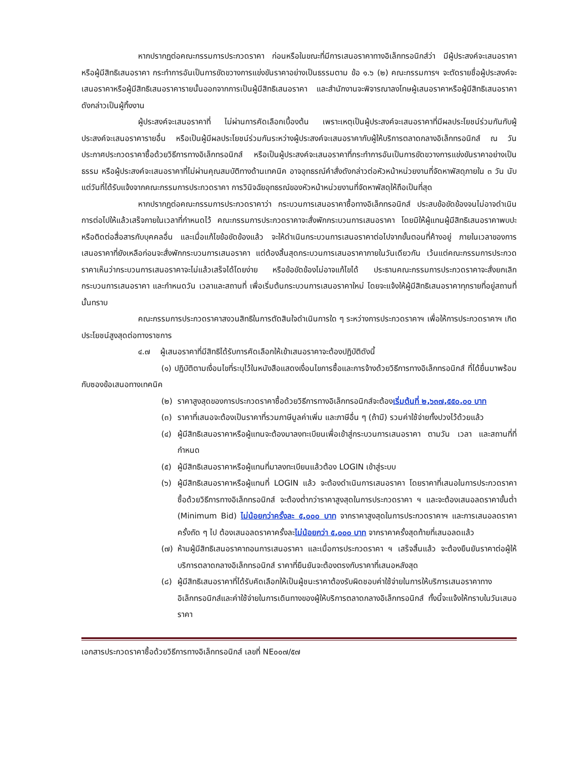หากปรากฏต่อคณะกรรมการประกวดราคา ก่อนหรือในขณะที่มีการเสนอราคาทางอิเล็กทรอนิกส์ว่า มีผู้ประสงค์จะเสนอราคาหรือผู้มีสิทธิเสนอราคา กระทำการอันเป็นการขัดขวางการแข่งขันราคาอย่างเป็นธรรมตาม ข้อ ๑.๖ (๒) คณะกรรมการฯ จะตัดรายชื่อผู้ประสงค์จะเสนอราคาหรือผู้มีสิทธิเสนอราคารายนั้นออกจากการเป็นผู้มีสิทธิเสนอราคา และสำนักงานจะพิจารณาลงโทษผู้เสนอราคาหรือผู้มีสิทธิเสนอราคาดังกล่าวเป็นผู้ทิ้งงาน
ผู้ประสงค์จะเสนอราคาที่ ไม่ผ่านการคัดเลือกเบื้องต้น เพราะเหตุเป็นผู้ประสงค์จะเสนอราคาที่มีผลประโยชน์ร่วมกันกับผู้ประสงค์จะเสนอราคารายอื่น หรือเป็นผู้มีผลประโยชน์ร่วมกันระหว่างผู้ประสงค์จะเสนอราคากับผู้ให้บริการตลาดกลางอิเล็กทรอนิกส์ ณ วันประกาศประกวดราคาซื้อด้วยวิธีการทางอิเล็กทรอนิกส์ หรือเป็นผู้ประสงค์จะเสนอราคาที่กระทำการอันเป็นการขัดขวางการแข่งขันราคาอย่างเป็นธรรม หรือผู้ประสงค์จะเสนอราคาที่ไม่ผ่านคุณสมบัติทางด้านเทคนิค อาจอุทธรณ์คำสั่งดังกล่าวต่อหัวหน้าหน่วยงานที่จัดหาพัสดุภายใน ๓ วัน นับแต่วันที่ได้รับแจ้งจากคณะกรรมการประกวดราคา การวินิจฉัยอุทธรณ์ของหัวหน้าหน่วยงานที่จัดหาพัสดุให้ถือเป็นที่สุด
หากปรากฏต่อคณะกรรมการประกวดราคาว่า กระบวนการเสนอราคาซื้อทางอิเล็กทรอนิกส์ ประสบข้อขัดข้องจนไม่อาจดำเนินการต่อไปให้แล้วเสร็จภายในเวลาที่กำหนดไว้ คณะกรรมการประกวดราคาจะสั่งพักกระบวนการเสนอราคา โดยมิให้ผู้แทนผู้มีสิทธิเสนอราคาพบปะหรือติดต่อสื่อสารกับบุคคลอื่น และเมื่อแก้ไขข้อขัดข้องแล้ว จะให้ดำเนินกระบวนการเสนอราคาต่อไปจากขั้นตอนที่ค้างอยู่ ภายในเวลาของการเสนอราคาที่ยังเหลือก่อนจะสั่งพักกระบวนการเสนอราคา แต่ต้องสิ้นสุดกระบวนการเสนอราคาภายในวันเดียวกัน เว้นแต่คณะกรรมการประกวดราคาเห็นว่ากระบวนการเสนอราคาจะไม่แล้วเสร็จได้โดยง่าย หรือข้อขัดข้องไม่อาจแก้ไขได้ ประธานคณะกรรมการประกวดราคาจะสั่งยกเลิกกระบวนการเสนอราคา และกำหนดวัน เวลาและสถานที่ เพื่อเริ่มต้นกระบวนการเสนอราคาใหม่ โดยจะแจ้งให้ผู้มีสิทธิเสนอราคาทุกรายที่อยู่สถานที่นั้นทราบ
คณะกรรมการประกวดราคาสงวนสิทธิในการตัดสินใจดำเนินการใด ๆ ระหว่างการประกวดราคาฯ เพื่อให้การประกวดราคาฯ เกิดประโยชน์สูงสุดต่อทางราชการ
๔.๗ ผู้เสนอราคาที่มีสิทธิได้รับการคัดเลือกให้เข้าเสนอราคาจะต้องปฏิบัติดังนี้
(๑) ปฏิบัติตามเงื่อนไขที่ระบุไว้ในหนังสือแสดงเงื่อนไขการซื้อและการจ้างด้วยวิธีการทางอิเล็กทรอนิกส์ ที่ได้ยื่นมาพร้อมกับซองข้อเสนอทางเทคนิค
(๒) ราคาสูงสุดของการประกวดราคาซื้อด้วยวิธีการทางอิเล็กทรอนิกส์จะต้องเริ่มต้นที่ ๒,๖๓๗,๕๕๐.๐๐ บาท
(๓) ราคาที่เสนอจะต้องเป็นราคาที่รวมภาษีมูลค่าเพิ่ม และภาษีอื่น ๆ (ถ้ามี) รวมค่าใช้จ่ายทั้งปวงไว้ด้วยแล้ว
(๔) ผู้มีสิทธิเสนอราคาหรือผู้แทนจะต้องมาลงทะเบียนเพื่อเข้าสู่กระบวนการเสนอราคา ตามวัน เวลา และสถานที่ที่กำหนด
(๕) ผู้มีสิทธิเสนอราคาหรือผู้แทนที่มาลงทะเบียนแล้วต้อง LOGIN เข้าสู่ระบบ
(๖) ผู้มีสิทธิเสนอราคาหรือผู้แทนที่ LOGIN แล้ว จะต้องดำเนินการเสนอราคา โดยราคาที่เสนอในการประกวดราคาซื้อด้วยวิธีการทางอิเล็กทรอนิกส์ จะต้องต่ำกว่าราคาสูงสุดในการประกวดราคา ฯ และจะต้องเสนอลดราคาขั้นต่ำ (Minimum Bid) ไม่น้อยกว่าครั้งละ ๕,๐๐๐ บาท จากราคาสูงสุดในการประกวดราคาฯ และการเสนอลดราคาครั้งถัด ๆ ไป ต้องเสนอลดราคาครั้งละไม่น้อยกว่า ๕,๐๐๐ บาท จากราคาครั้งสุดท้ายที่เสนอลดแล้ว
(๗) ห้ามผู้มีสิทธิเสนอราคาถอนการเสนอราคา และเมื่อการประกวดราคา ฯ เสร็จสิ้นแล้ว จะต้องยืนยันราคาต่อผู้ให้บริการตลาดกลางอิเล็กทรอนิกส์ ราคาที่ยืนยันจะต้องตรงกับราคาที่เสนอหลังสุด
(๘) ผู้มีสิทธิเสนอราคาที่ได้รับคัดเลือกให้เป็นผู้ชนะราคาต้องรับผิดชอบค่าใช้จ่ายในการให้บริการเสนอราคาทางอิเล็กทรอนิกส์และค่าใช้จ่ายในการเดินทางของผู้ให้บริการตลาดกลางอิเล็กทรอนิกส์ ทั้งนี้จะแจ้งให้ทราบในวันเสนอราคา
เอกสารประกวดราคาซื้อด้วยวิธีการทางอิเล็กทรอนิกส์ เลขที่ NE๐๐๗/๕๗